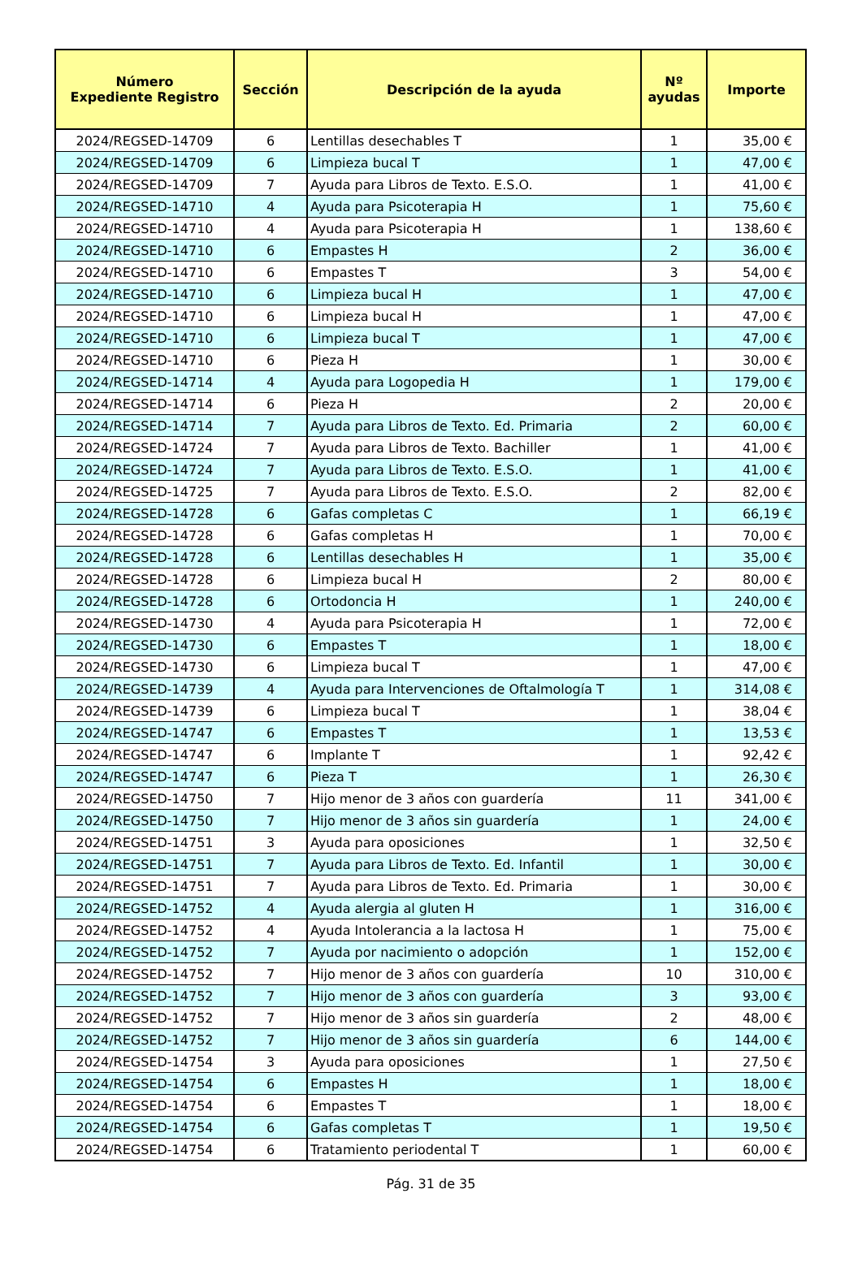| Número Expediente Registro | Sección | Descripción de la ayuda | Nº ayudas | Importe |
| --- | --- | --- | --- | --- |
| 2024/REGSED-14709 | 6 | Lentillas desechables T | 1 | 35,00 € |
| 2024/REGSED-14709 | 6 | Limpieza bucal T | 1 | 47,00 € |
| 2024/REGSED-14709 | 7 | Ayuda para Libros de Texto. E.S.O. | 1 | 41,00 € |
| 2024/REGSED-14710 | 4 | Ayuda para Psicoterapia H | 1 | 75,60 € |
| 2024/REGSED-14710 | 4 | Ayuda para Psicoterapia H | 1 | 138,60 € |
| 2024/REGSED-14710 | 6 | Empastes H | 2 | 36,00 € |
| 2024/REGSED-14710 | 6 | Empastes T | 3 | 54,00 € |
| 2024/REGSED-14710 | 6 | Limpieza bucal H | 1 | 47,00 € |
| 2024/REGSED-14710 | 6 | Limpieza bucal H | 1 | 47,00 € |
| 2024/REGSED-14710 | 6 | Limpieza bucal T | 1 | 47,00 € |
| 2024/REGSED-14710 | 6 | Pieza H | 1 | 30,00 € |
| 2024/REGSED-14714 | 4 | Ayuda para Logopedia H | 1 | 179,00 € |
| 2024/REGSED-14714 | 6 | Pieza H | 2 | 20,00 € |
| 2024/REGSED-14714 | 7 | Ayuda para Libros de Texto. Ed. Primaria | 2 | 60,00 € |
| 2024/REGSED-14724 | 7 | Ayuda para Libros de Texto. Bachiller | 1 | 41,00 € |
| 2024/REGSED-14724 | 7 | Ayuda para Libros de Texto. E.S.O. | 1 | 41,00 € |
| 2024/REGSED-14725 | 7 | Ayuda para Libros de Texto. E.S.O. | 2 | 82,00 € |
| 2024/REGSED-14728 | 6 | Gafas completas C | 1 | 66,19 € |
| 2024/REGSED-14728 | 6 | Gafas completas H | 1 | 70,00 € |
| 2024/REGSED-14728 | 6 | Lentillas desechables H | 1 | 35,00 € |
| 2024/REGSED-14728 | 6 | Limpieza bucal H | 2 | 80,00 € |
| 2024/REGSED-14728 | 6 | Ortodoncia H | 1 | 240,00 € |
| 2024/REGSED-14730 | 4 | Ayuda para Psicoterapia H | 1 | 72,00 € |
| 2024/REGSED-14730 | 6 | Empastes T | 1 | 18,00 € |
| 2024/REGSED-14730 | 6 | Limpieza bucal T | 1 | 47,00 € |
| 2024/REGSED-14739 | 4 | Ayuda para Intervenciones de Oftalmología T | 1 | 314,08 € |
| 2024/REGSED-14739 | 6 | Limpieza bucal T | 1 | 38,04 € |
| 2024/REGSED-14747 | 6 | Empastes T | 1 | 13,53 € |
| 2024/REGSED-14747 | 6 | Implante T | 1 | 92,42 € |
| 2024/REGSED-14747 | 6 | Pieza T | 1 | 26,30 € |
| 2024/REGSED-14750 | 7 | Hijo menor de 3 años con guardería | 11 | 341,00 € |
| 2024/REGSED-14750 | 7 | Hijo menor de 3 años sin guardería | 1 | 24,00 € |
| 2024/REGSED-14751 | 3 | Ayuda para oposiciones | 1 | 32,50 € |
| 2024/REGSED-14751 | 7 | Ayuda para Libros de Texto. Ed. Infantil | 1 | 30,00 € |
| 2024/REGSED-14751 | 7 | Ayuda para Libros de Texto. Ed. Primaria | 1 | 30,00 € |
| 2024/REGSED-14752 | 4 | Ayuda alergia al gluten H | 1 | 316,00 € |
| 2024/REGSED-14752 | 4 | Ayuda Intolerancia a la lactosa H | 1 | 75,00 € |
| 2024/REGSED-14752 | 7 | Ayuda por nacimiento o adopción | 1 | 152,00 € |
| 2024/REGSED-14752 | 7 | Hijo menor de 3 años con guardería | 10 | 310,00 € |
| 2024/REGSED-14752 | 7 | Hijo menor de 3 años con guardería | 3 | 93,00 € |
| 2024/REGSED-14752 | 7 | Hijo menor de 3 años sin guardería | 2 | 48,00 € |
| 2024/REGSED-14752 | 7 | Hijo menor de 3 años sin guardería | 6 | 144,00 € |
| 2024/REGSED-14754 | 3 | Ayuda para oposiciones | 1 | 27,50 € |
| 2024/REGSED-14754 | 6 | Empastes H | 1 | 18,00 € |
| 2024/REGSED-14754 | 6 | Empastes T | 1 | 18,00 € |
| 2024/REGSED-14754 | 6 | Gafas completas T | 1 | 19,50 € |
| 2024/REGSED-14754 | 6 | Tratamiento periodental T | 1 | 60,00 € |
Pág. 31 de 35